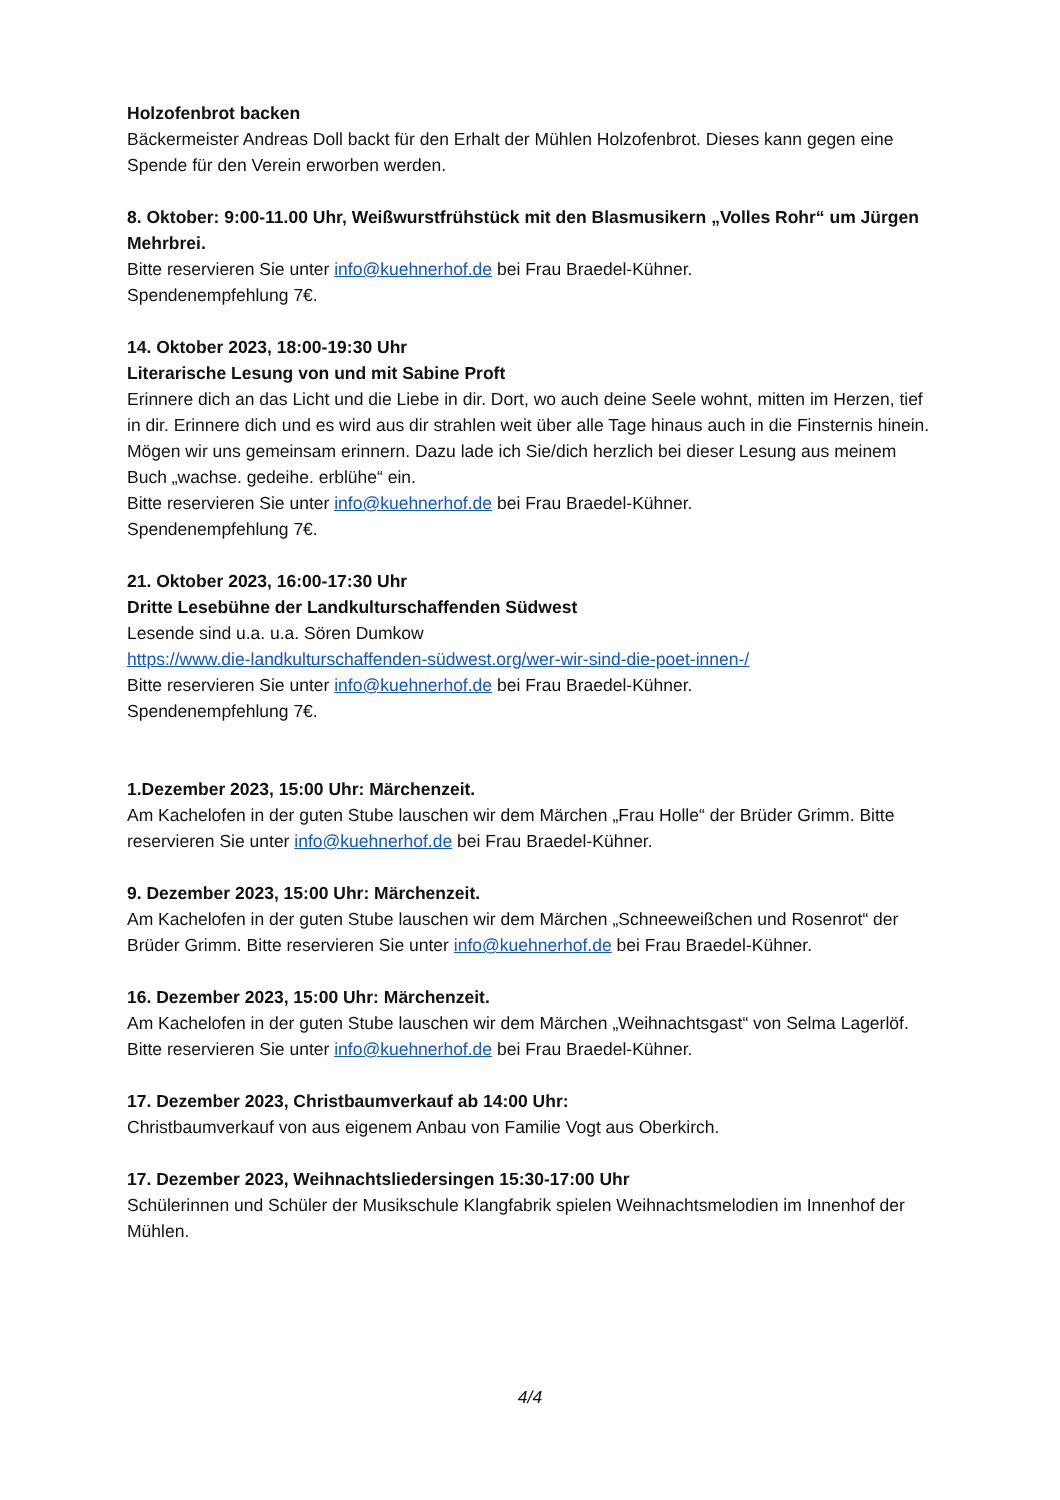Holzofenbrot backen
Bäckermeister Andreas Doll backt für den Erhalt der Mühlen Holzofenbrot. Dieses kann gegen eine Spende für den Verein erworben werden.
8. Oktober: 9:00-11.00 Uhr, Weißwurstfrühstück mit den Blasmusikern „Volles Rohr“ um Jürgen Mehrbrei.
Bitte reservieren Sie unter info@kuehnerhof.de bei Frau Braedel-Kühner.
Spendenempfehlung 7€.
14. Oktober 2023, 18:00-19:30 Uhr
Literarische Lesung von und mit Sabine Proft
Erinnere dich an das Licht und die Liebe in dir. Dort, wo auch deine Seele wohnt, mitten im Herzen, tief in dir. Erinnere dich und es wird aus dir strahlen weit über alle Tage hinaus auch in die Finsternis hinein. Mögen wir uns gemeinsam erinnern. Dazu lade ich Sie/dich herzlich bei dieser Lesung aus meinem Buch „wachse. gedeihe. erblühe“ ein.
Bitte reservieren Sie unter info@kuehnerhof.de bei Frau Braedel-Kühner.
Spendenempfehlung 7€.
21. Oktober 2023, 16:00-17:30 Uhr
Dritte Lesebühne der Landkulturschaffenden Südwest
Lesende sind u.a. u.a. Sören Dumkow
https://www.die-landkulturschaffenden-südwest.org/wer-wir-sind-die-poet-innen-/
Bitte reservieren Sie unter info@kuehnerhof.de bei Frau Braedel-Kühner.
Spendenempfehlung 7€.
1.Dezember 2023, 15:00 Uhr: Märchenzeit.
Am Kachelofen in der guten Stube lauschen wir dem Märchen „Frau Holle“ der Brüder Grimm. Bitte reservieren Sie unter info@kuehnerhof.de bei Frau Braedel-Kühner.
9. Dezember 2023, 15:00 Uhr: Märchenzeit.
Am Kachelofen in der guten Stube lauschen wir dem Märchen „Schneeweißchen und Rosenrot“ der Brüder Grimm. Bitte reservieren Sie unter info@kuehnerhof.de bei Frau Braedel-Kühner.
16. Dezember 2023, 15:00 Uhr: Märchenzeit.
Am Kachelofen in der guten Stube lauschen wir dem Märchen „Weihnachtsgast“ von Selma Lagerlöf. Bitte reservieren Sie unter info@kuehnerhof.de bei Frau Braedel-Kühner.
17. Dezember 2023, Christbaumverkauf ab 14:00 Uhr:
Christbaumverkauf von aus eigenem Anbau von Familie Vogt aus Oberkirch.
17. Dezember 2023, Weihnachtsliedersingen 15:30-17:00 Uhr
Schülerinnen und Schüler der Musikschule Klangfabrik spielen Weihnachtsmelodien im Innenhof der Mühlen.
4/4